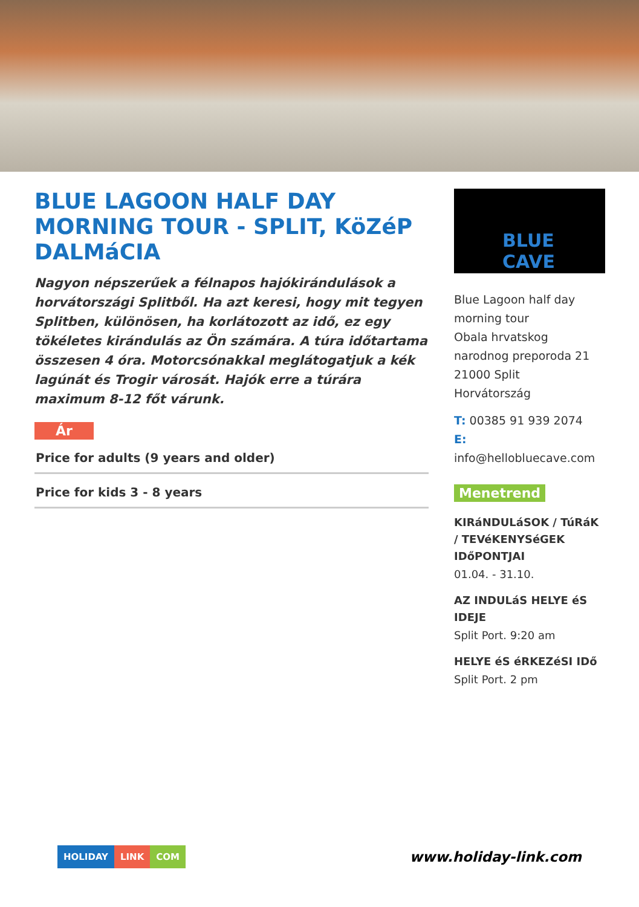BLUE LAGOON HALF DAY MORNING TOUR - SPLIT, KöZéP DALMáCIA
Nagyon népszerűek a félnapos hajókirándulások a horvátországi Splitből. Ha azt keresi, hogy mit tegyen Splitben, különösen, ha korlátozott az idő, ez egy tökéletes kirándulás az Ön számára. A túra időtartama összesen 4 óra. Motorcsónakkal meglátogatjuk a kék lagúnát és Trogir városát. Hajók erre a túrára maximum 8-12 főt várunk.
Ár
Price for adults (9 years and older)
Price for kids 3 - 8 years
BLUE CAVE
Blue Lagoon half day morning tour
Obala hrvatskog narodnog preporoda 21
21000 Split
Horvátország
T: 00385 91 939 2074
E:
info@hellobluecave.com
Menetrend
KIRáNDULáSOK / TúRáK / TEVéKENYSéGEK IDőPONTJAI
01.04. - 31.10.
AZ INDULáS HELYE éS IDEJE
Split Port. 9:20 am
HELYE éS éRKEZéSI IDő
Split Port. 2 pm
HOLIDAY LINK COM
www.holiday-link.com